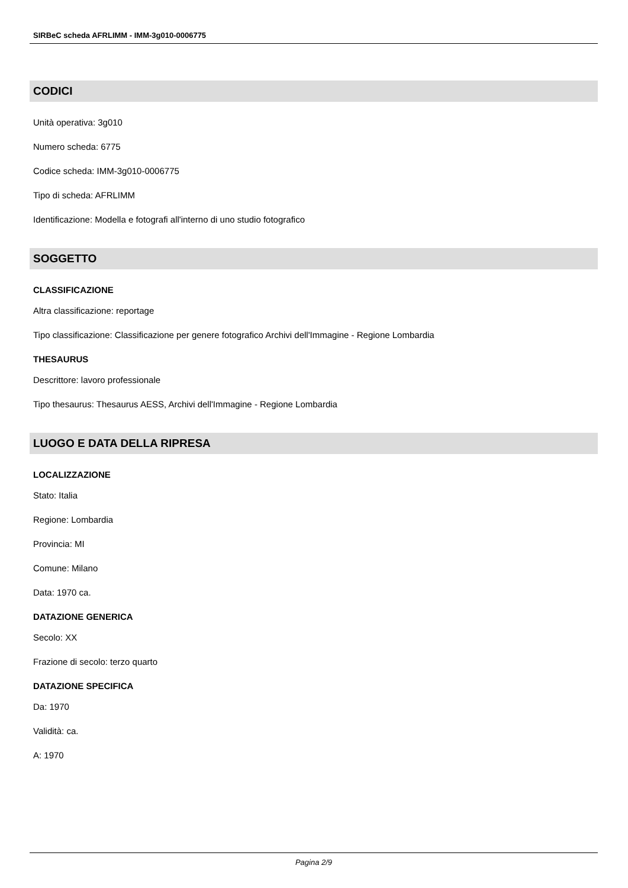SIRBeC scheda AFRLIMM - IMM-3g010-0006775
CODICI
Unità operativa: 3g010
Numero scheda: 6775
Codice scheda: IMM-3g010-0006775
Tipo di scheda: AFRLIMM
Identificazione: Modella e fotografi all'interno di uno studio fotografico
SOGGETTO
CLASSIFICAZIONE
Altra classificazione: reportage
Tipo classificazione: Classificazione per genere fotografico Archivi dell'Immagine - Regione Lombardia
THESAURUS
Descrittore: lavoro professionale
Tipo thesaurus: Thesaurus AESS, Archivi dell'Immagine - Regione Lombardia
LUOGO E DATA DELLA RIPRESA
LOCALIZZAZIONE
Stato: Italia
Regione: Lombardia
Provincia: MI
Comune: Milano
Data: 1970 ca.
DATAZIONE GENERICA
Secolo: XX
Frazione di secolo: terzo quarto
DATAZIONE SPECIFICA
Da: 1970
Validità: ca.
A: 1970
Pagina 2/9